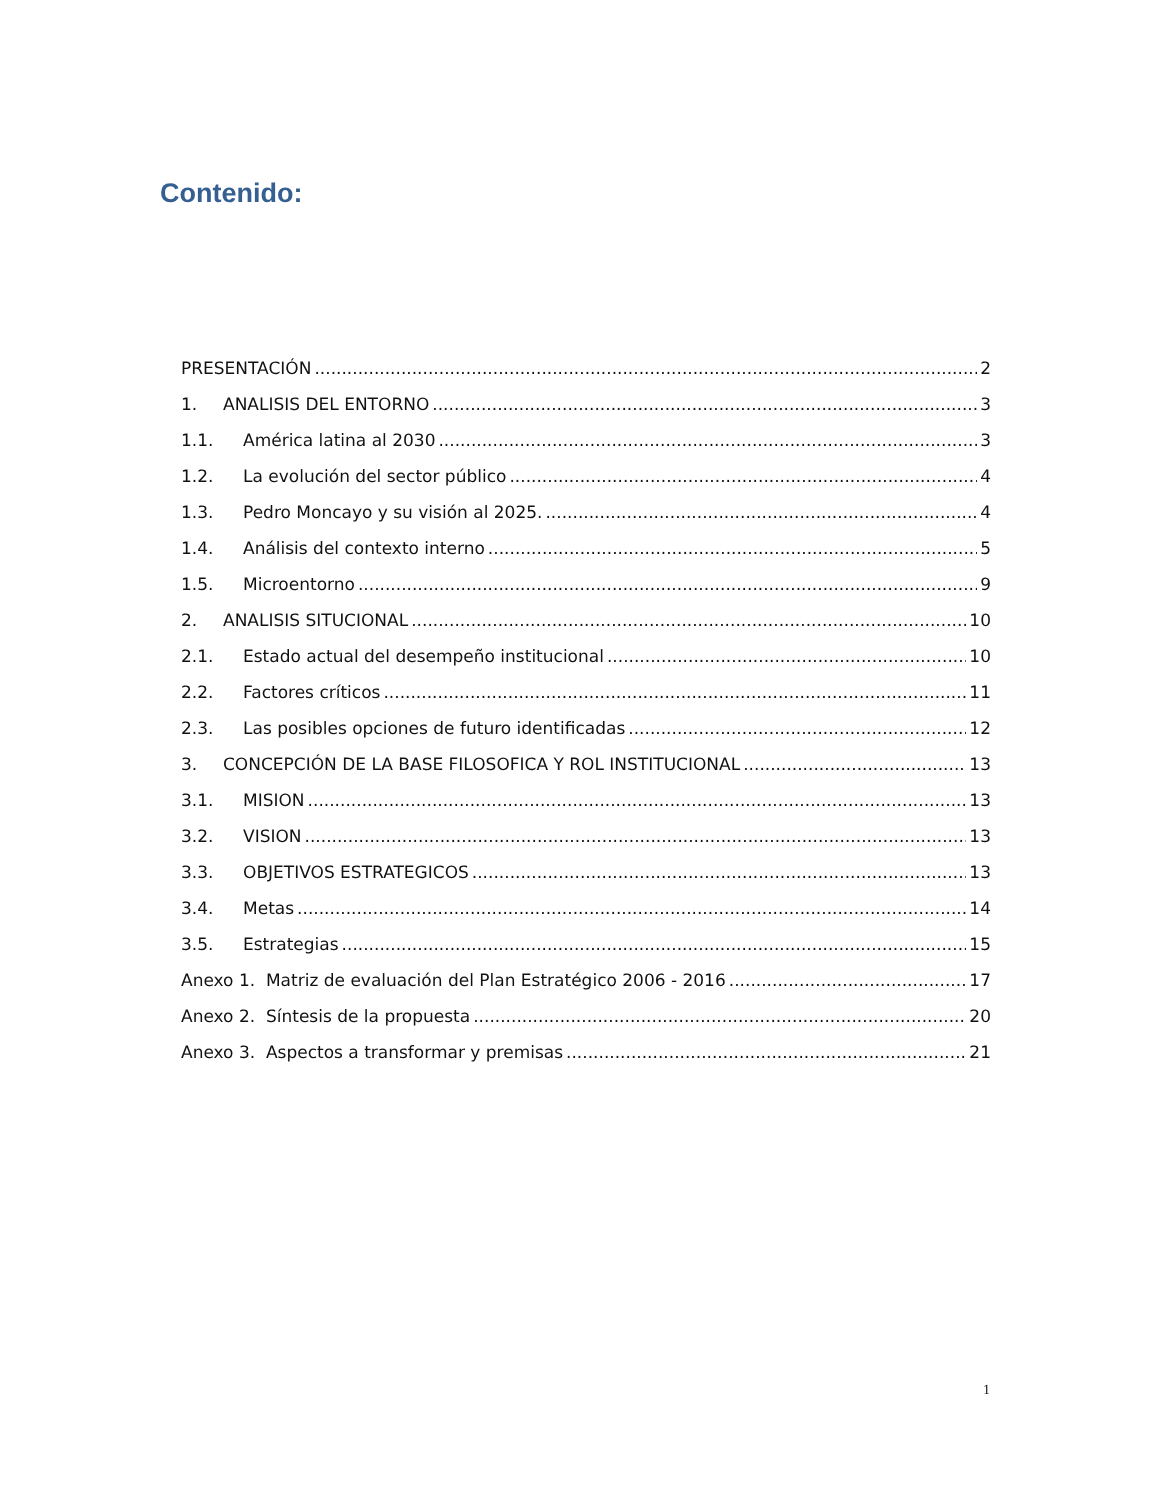Contenido:
PRESENTACIÓN 2
1. ANALISIS DEL ENTORNO 3
1.1. América latina al 2030 3
1.2. La evolución del sector público 4
1.3. Pedro Moncayo y su visión al 2025. 4
1.4. Análisis del contexto interno 5
1.5. Microentorno 9
2. ANALISIS SITUCIONAL 10
2.1. Estado actual del desempeño institucional 10
2.2. Factores críticos 11
2.3. Las posibles opciones de futuro identificadas 12
3. CONCEPCIÓN DE LA BASE FILOSOFICA Y ROL INSTITUCIONAL 13
3.1. MISION 13
3.2. VISION 13
3.3. OBJETIVOS ESTRATEGICOS 13
3.4. Metas 14
3.5. Estrategias 15
Anexo 1. Matriz de evaluación del Plan Estratégico 2006 - 2016 17
Anexo 2. Síntesis de la propuesta 20
Anexo 3. Aspectos a transformar y premisas 21
1